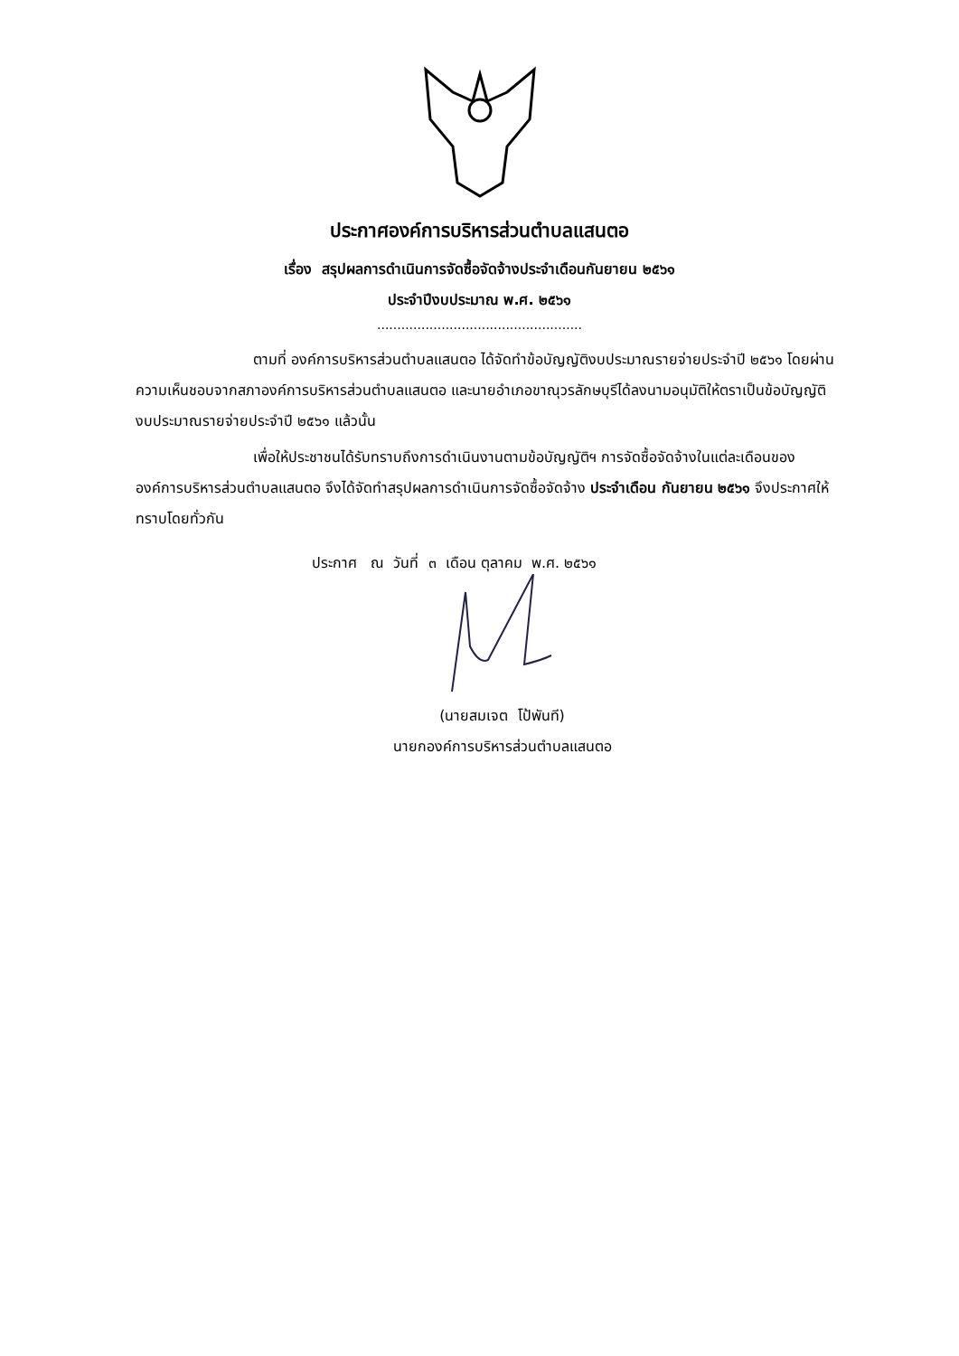ประกาศองค์การบริหารส่วนตำบลแสนตอ
เรื่อง สรุปผลการดำเนินการจัดซื้อจัดจ้างประจำเดือนกันยายน ๒๕๖๑
ประจำปีงบประมาณ พ.ศ. ๒๕๖๑
...................................................
ตามที่ องค์การบริหารส่วนตำบลแสนตอ ได้จัดทำข้อบัญญัติงบประมาณรายจ่ายประจำปี ๒๕๖๑ โดยผ่านความเห็นชอบจากสภาองค์การบริหารส่วนตำบลแสนตอ และนายอำเภอขาณุวรลักษบุรีได้ลงนามอนุมัติให้ตราเป็นข้อบัญญัติงบประมาณรายจ่ายประจำปี ๒๕๖๑ แล้วนั้น
เพื่อให้ประชาชนได้รับทราบถึงการดำเนินงานตามข้อบัญญัติฯ การจัดซื้อจัดจ้างในแต่ละเดือนขององค์การบริหารส่วนตำบลแสนตอ จึงได้จัดทำสรุปผลการดำเนินการจัดซื้อจัดจ้าง ประจำเดือน กันยายน ๒๕๖๑ จึงประกาศให้ทราบโดยทั่วกัน
ประกาศ ณ วันที่ ๓ เดือน ตุลาคม พ.ศ. ๒๕๖๑
(นายสมเจต โป้พันที)
นายกองค์การบริหารส่วนตำบลแสนตอ